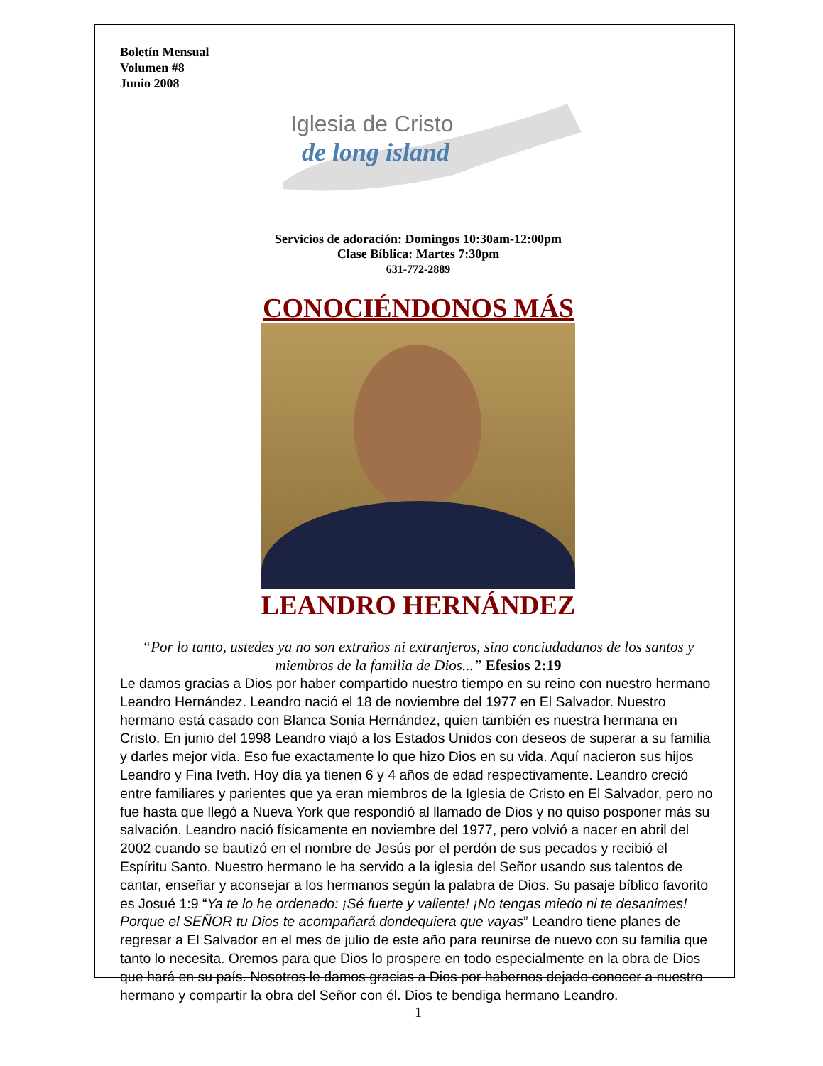Boletín Mensual
Volumen #8
Junio 2008
Iglesia de Cristo
de long island
Servicios de adoración: Domingos 10:30am-12:00pm
Clase Bíblica: Martes 7:30pm
631-772-2889
CONOCIÉNDONOS MÁS
LEANDRO HERNÁNDEZ
“Por lo tanto, ustedes ya no son extraños ni extranjeros, sino conciudadanos de los santos y miembros de la familia de Dios...” Efesios 2:19
Le damos gracias a Dios por haber compartido nuestro tiempo en su reino con nuestro hermano Leandro Hernández. Leandro nació el 18 de noviembre del 1977 en El Salvador. Nuestro hermano está casado con Blanca Sonia Hernández, quien también es nuestra hermana en Cristo. En junio del 1998 Leandro viajó a los Estados Unidos con deseos de superar a su familia y darles mejor vida. Eso fue exactamente lo que hizo Dios en su vida. Aquí nacieron sus hijos Leandro y Fina Iveth. Hoy día ya tienen 6 y 4 años de edad respectivamente. Leandro creció entre familiares y parientes que ya eran miembros de la Iglesia de Cristo en El Salvador, pero no fue hasta que llegó a Nueva York que respondió al llamado de Dios y no quiso posponer más su salvación. Leandro nació físicamente en noviembre del 1977, pero volvió a nacer en abril del 2002 cuando se bautizó en el nombre de Jesús por el perdón de sus pecados y recibió el Espíritu Santo. Nuestro hermano le ha servido a la iglesia del Señor usando sus talentos de cantar, enseñar y aconsejar a los hermanos según la palabra de Dios. Su pasaje bíblico favorito es Josué 1:9 “Ya te lo he ordenado: ¡Sé fuerte y valiente! ¡No tengas miedo ni te desanimes! Porque el SEÑOR tu Dios te acompañará dondequiera que vayas” Leandro tiene planes de regresar a El Salvador en el mes de julio de este año para reunirse de nuevo con su familia que tanto lo necesita. Oremos para que Dios lo prospere en todo especialmente en la obra de Dios que hará en su país. Nosotros le damos gracias a Dios por habernos dejado conocer a nuestro hermano y compartir la obra del Señor con él. Dios te bendiga hermano Leandro.
1